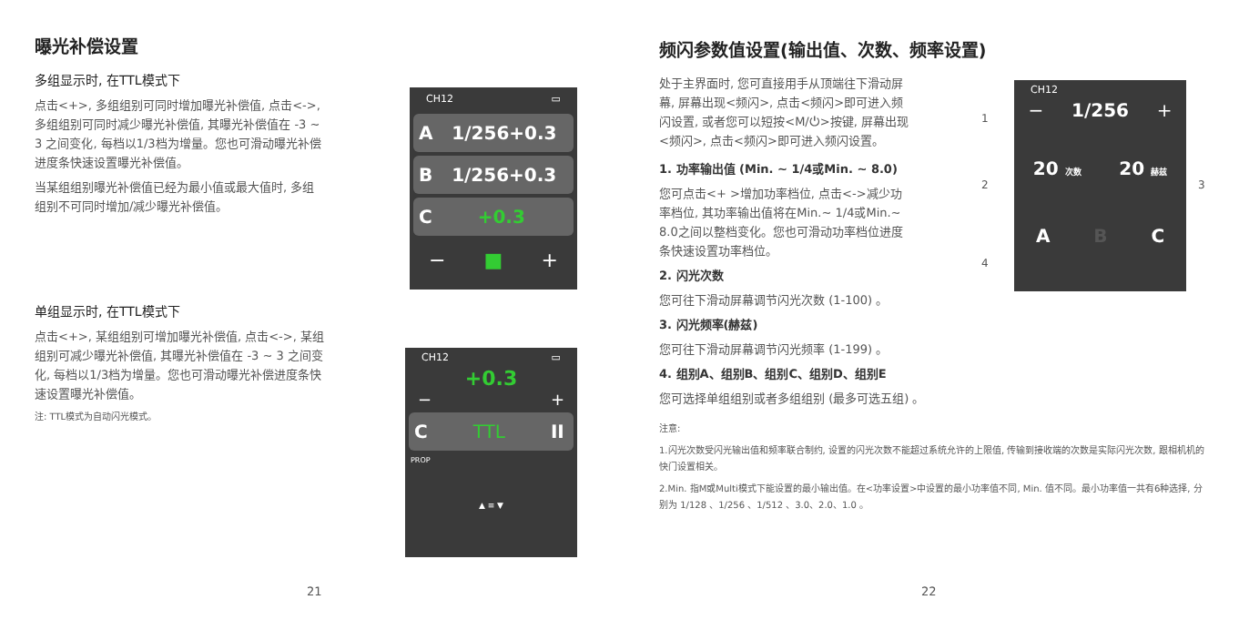曝光补偿设置
多组显示时, 在TTL模式下
点击<+>, 多组组别可同时增加曝光补偿值, 点击<->, 多组组别可同时减少曝光补偿值, 其曝光补偿值在 -3 ~ 3 之间变化, 每档以1/3档为增量。您也可滑动曝光补偿进度条快速设置曝光补偿值。
当某组组别曝光补偿值已经为最小值或最大值时, 多组组别不可同时增加/减少曝光补偿值。
单组显示时, 在TTL模式下
点击<+>, 某组组别可增加曝光补偿值, 点击<->, 某组组别可减少曝光补偿值, 其曝光补偿值在 -3 ~ 3 之间变化, 每档以1/3档为增量。您也可滑动曝光补偿进度条快速设置曝光补偿值。
注: TTL模式为自动闪光模式。
CH12 ▭
A 1/256+0.3
B 1/256+0.3
C +0.3
− ■ +
CH12 ▭
+0.3
− +
C TTL II
PROP
▲ ≡ ▼
频闪参数值设置(输出值、次数、频率设置)
处于主界面时, 您可直接用手从顶端往下滑动屏幕, 屏幕出现<频闪>, 点击<频闪>即可进入频闪设置, 或者您可以短按<M/⏻>按键, 屏幕出现<频闪>, 点击<频闪>即可进入频闪设置。
1. 功率输出值 (Min. ~ 1/4或Min. ~ 8.0)
您可点击<+ >增加功率档位, 点击<->减少功率档位, 其功率输出值将在Min.~ 1/4或Min.~ 8.0之间以整档变化。您也可滑动功率档位进度条快速设置功率档位。
2. 闪光次数
您可往下滑动屏幕调节闪光次数 (1-100) 。
3. 闪光频率(赫兹)
您可往下滑动屏幕调节闪光频率 (1-199) 。
4. 组别A、组别B、组别C、组别D、组别E
您可选择单组组别或者多组组别 (最多可选五组) 。
注意:
1.闪光次数受闪光输出值和频率联合制约, 设置的闪光次数不能超过系统允许的上限值, 传输到接收端的次数是实际闪光次数, 跟相机机的快门设置相关。
2.Min. 指M或Multi模式下能设置的最小输出值。在<功率设置>中设置的最小功率值不同, Min. 值不同。最小功率值一共有6种选择, 分别为 1/128 、1/256 、1/512 、3.0、2.0、1.0 。
1
2 3
4
CH12
− 1/256 +
20 次数 20 赫兹
A B C
21 22